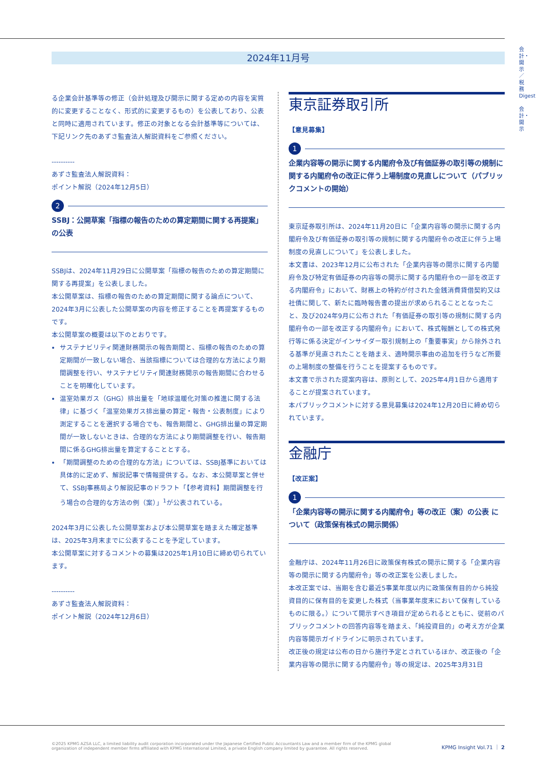会計・開示／税務Digest
会計・開示
2024年11月号
る企業会計基準等の修正（会計処理及び開示に関する定めの内容を実質的に変更することなく、形式的に変更するもの）を公表しており、公表と同時に適用されています。修正の対象となる会計基準等については、下記リンク先のあずさ監査法人解説資料をご参照ください。
----------
あずさ監査法人解説資料：
ポイント解説（2024年12月5日）
2
SSBJ：公開草案「指標の報告のための算定期間に関する再提案」の公表
SSBJは、2024年11月29日に公開草案「指標の報告のための算定期間に関する再提案」を公表しました。
本公開草案は、指標の報告のための算定期間に関する論点について、2024年3月に公表した公開草案の内容を修正することを再提案するものです。
本公開草案の概要は以下のとおりです。
サステナビリティ関連財務開示の報告期間と、指標の報告のための算定期間が一致しない場合、当該指標については合理的な方法により期間調整を行い、サステナビリティ関連財務開示の報告期間に合わせることを明確化しています。
温室効果ガス（GHG）排出量を「地球温暖化対策の推進に関する法律」に基づく「温室効果ガス排出量の算定・報告・公表制度」により測定することを選択する場合でも、報告期間と、GHG排出量の算定期間が一致しないときは、合理的な方法により期間調整を行い、報告期間に係るGHG排出量を算定することとする。
「期間調整のための合理的な方法」については、SSBJ基準においては具体的に定めず、解説記事で情報提供する。なお、本公開草案と併せて、SSBJ事務局より解説記事のドラフト「【参考資料】期間調整を行う場合の合理的な方法の例（案）」<sup>1</sup>が公表されている。
2024年3月に公表した公開草案および本公開草案を踏まえた確定基準は、2025年3月末までに公表することを予定しています。
本公開草案に対するコメントの募集は2025年1月10日に締め切られています。
----------
あずさ監査法人解説資料：
ポイント解説（2024年12月6日）
東京証券取引所
【意見募集】
1
企業内容等の開示に関する内閣府令及び有価証券の取引等の規制に関する内閣府令の改正に伴う上場制度の見直しについて（パブリックコメントの開始）
東京証券取引所は、2024年11月20日に「企業内容等の開示に関する内閣府令及び有価証券の取引等の規制に関する内閣府令の改正に伴う上場制度の見直しについて」を公表しました。
本文書は、2023年12月に公布された「企業内容等の開示に関する内閣府令及び特定有価証券の内容等の開示に関する内閣府令の一部を改正する内閣府令」において、財務上の特約が付された金銭消費貸借契約又は社債に関して、新たに臨時報告書の提出が求められることとなったこと、及び2024年9月に公布された「有価証券の取引等の規制に関する内閣府令の一部を改正する内閣府令」において、株式報酬としての株式発行等に係る決定がインサイダー取引規制上の「重要事実」から除外される基準が見直されたことを踏まえ、適時開示事由の追加を行うなど所要の上場制度の整備を行うことを提案するものです。
本文書で示された提案内容は、原則として、2025年4月1日から適用することが提案されています。
本パブリックコメントに対する意見募集は2024年12月20日に締め切られています。
金融庁
【改正案】
1
「企業内容等の開示に関する内閣府令」等の改正（案）の公表 について（政策保有株式の開示関係）
金融庁は、2024年11月26日に政策保有株式の開示に関する「企業内容等の開示に関する内閣府令」等の改正案を公表しました。
本改正案では、当期を含む最近5事業年度以内に政策保有目的から純投資目的に保有目的を変更した株式（当事業年度末において保有しているものに限る。）について開示すべき項目が定められるとともに、従前のパブリックコメントの回答内容等を踏まえ、「純投資目的」の考え方が企業内容等開示ガイドラインに明示されています。
改正後の規定は公布の日から施行予定とされているほか、改正後の「企業内容等の開示に関する内閣府令」等の規定は、2025年3月31日
©2025 KPMG AZSA LLC, a limited liability audit corporation incorporated under the Japanese Certified Public Accountants Law and a member firm of the KPMG global organization of independent member firms affiliated with KPMG International Limited, a private English company limited by guarantee. All rights reserved.
KPMG Insight Vol.71 ｜ 2